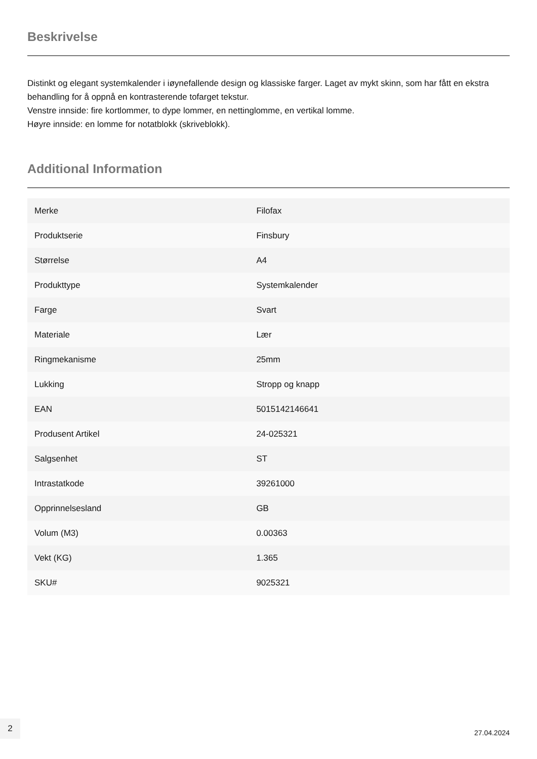Beskrivelse
Distinkt og elegant systemkalender i iøynefallende design og klassiske farger. Laget av mykt skinn, som har fått en ekstra behandling for å oppnå en kontrasterende tofarget tekstur.
Venstre innside: fire kortlommer, to dype lommer, en nettinglomme, en vertikal lomme.
Høyre innside: en lomme for notatblokk (skriveblokk).
Additional Information
| Merke | Filofax |
| Produktserie | Finsbury |
| Størrelse | A4 |
| Produkttype | Systemkalender |
| Farge | Svart |
| Materiale | Lær |
| Ringmekanisme | 25mm |
| Lukking | Stropp og knapp |
| EAN | 5015142146641 |
| Produsent Artikel | 24-025321 |
| Salgsenhet | ST |
| Intrastatkode | 39261000 |
| Opprinnelsesland | GB |
| Volum (M3) | 0.00363 |
| Vekt (KG) | 1.365 |
| SKU# | 9025321 |
2
27.04.2024